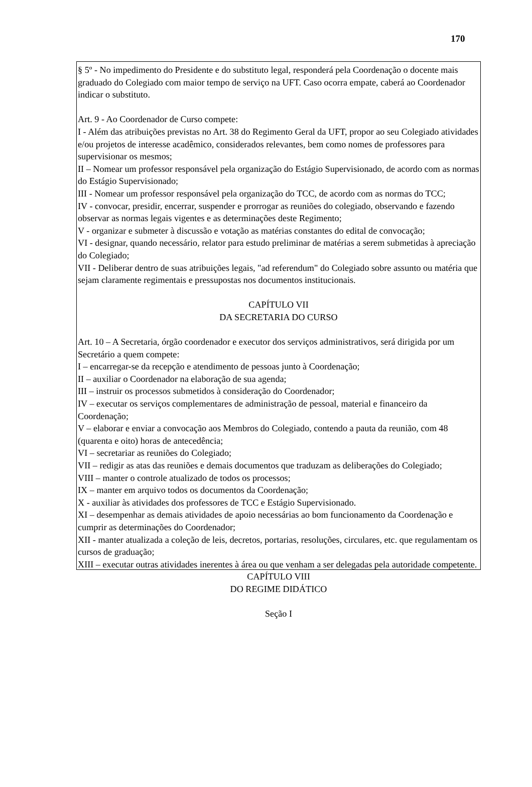170
§ 5º - No impedimento do Presidente e do substituto legal, responderá pela Coordenação o docente mais graduado do Colegiado com maior tempo de serviço na UFT. Caso ocorra empate, caberá ao Coordenador indicar o substituto.
Art. 9 - Ao Coordenador de Curso compete:
I - Além das atribuições previstas no Art. 38 do Regimento Geral da UFT, propor ao seu Colegiado atividades e/ou projetos de interesse acadêmico, considerados relevantes, bem como nomes de professores para supervisionar os mesmos;
II – Nomear um professor responsável pela organização do Estágio Supervisionado, de acordo com as normas do Estágio Supervisionado;
III - Nomear um professor responsável pela organização do TCC, de acordo com as normas do TCC;
IV - convocar, presidir, encerrar, suspender e prorrogar as reuniões do colegiado, observando e fazendo observar as normas legais vigentes e as determinações deste Regimento;
V - organizar e submeter à discussão e votação as matérias constantes do edital de convocação;
VI - designar, quando necessário, relator para estudo preliminar de matérias a serem submetidas à apreciação do Colegiado;
VII - Deliberar dentro de suas atribuições legais, "ad referendum" do Colegiado sobre assunto ou matéria que sejam claramente regimentais e pressupostas nos documentos institucionais.
CAPÍTULO VII
DA SECRETARIA DO CURSO
Art. 10 – A Secretaria, órgão coordenador e executor dos serviços administrativos, será dirigida por um Secretário a quem compete:
I – encarregar-se da recepção e atendimento de pessoas junto à Coordenação;
II – auxiliar o Coordenador na elaboração de sua agenda;
III – instruir os processos submetidos à consideração do Coordenador;
IV – executar os serviços complementares de administração de pessoal, material e financeiro da Coordenação;
V – elaborar e enviar a convocação aos Membros do Colegiado, contendo a pauta da reunião, com 48 (quarenta e oito) horas de antecedência;
VI – secretariar as reuniões do Colegiado;
VII – redigir as atas das reuniões e demais documentos que traduzam as deliberações do Colegiado;
VIII – manter o controle atualizado de todos os processos;
IX – manter em arquivo todos os documentos da Coordenação;
X - auxiliar às atividades dos professores de TCC e Estágio Supervisionado.
XI – desempenhar as demais atividades de apoio necessárias ao bom funcionamento da Coordenação e cumprir as determinações do Coordenador;
XII - manter atualizada a coleção de leis, decretos, portarias, resoluções, circulares, etc. que regulamentam os cursos de graduação;
XIII – executar outras atividades inerentes à área ou que venham a ser delegadas pela autoridade competente.
CAPÍTULO VIII
DO REGIME DIDÁTICO
Seção I